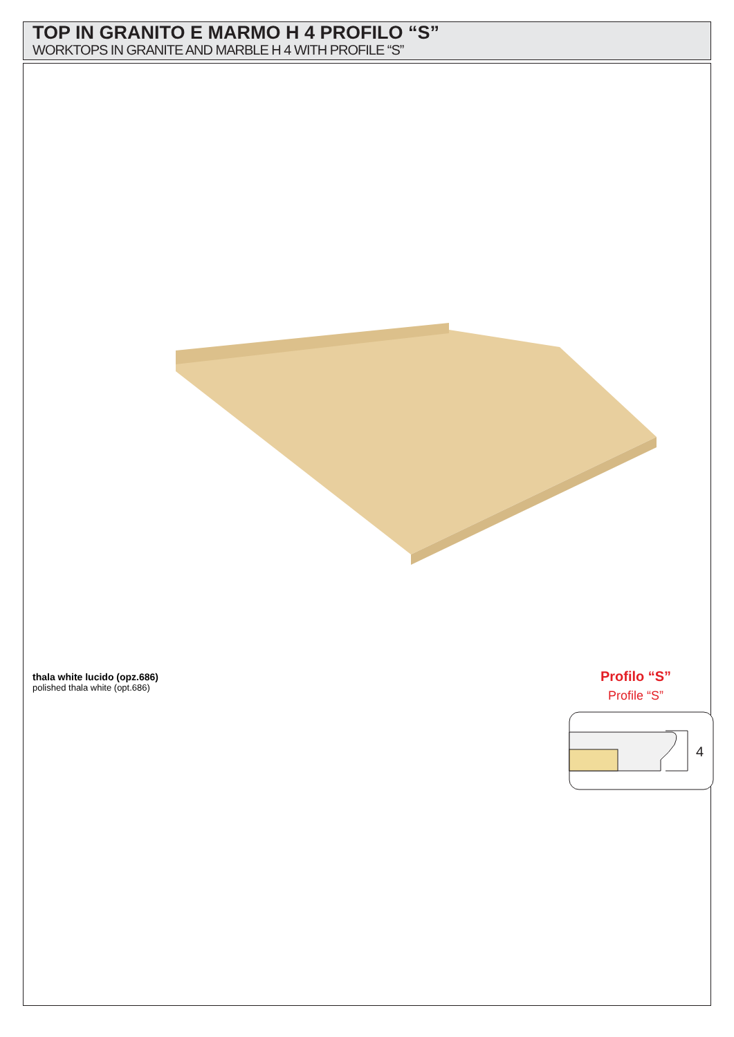TOP IN GRANITO E MARMO H 4 PROFILO “S”
WORKTOPS IN GRANITE AND MARBLE H 4 WITH PROFILE “S”
thala white lucido (opz.686)
polished thala white (opt.686)
Profilo “S”
Profile “S”
4